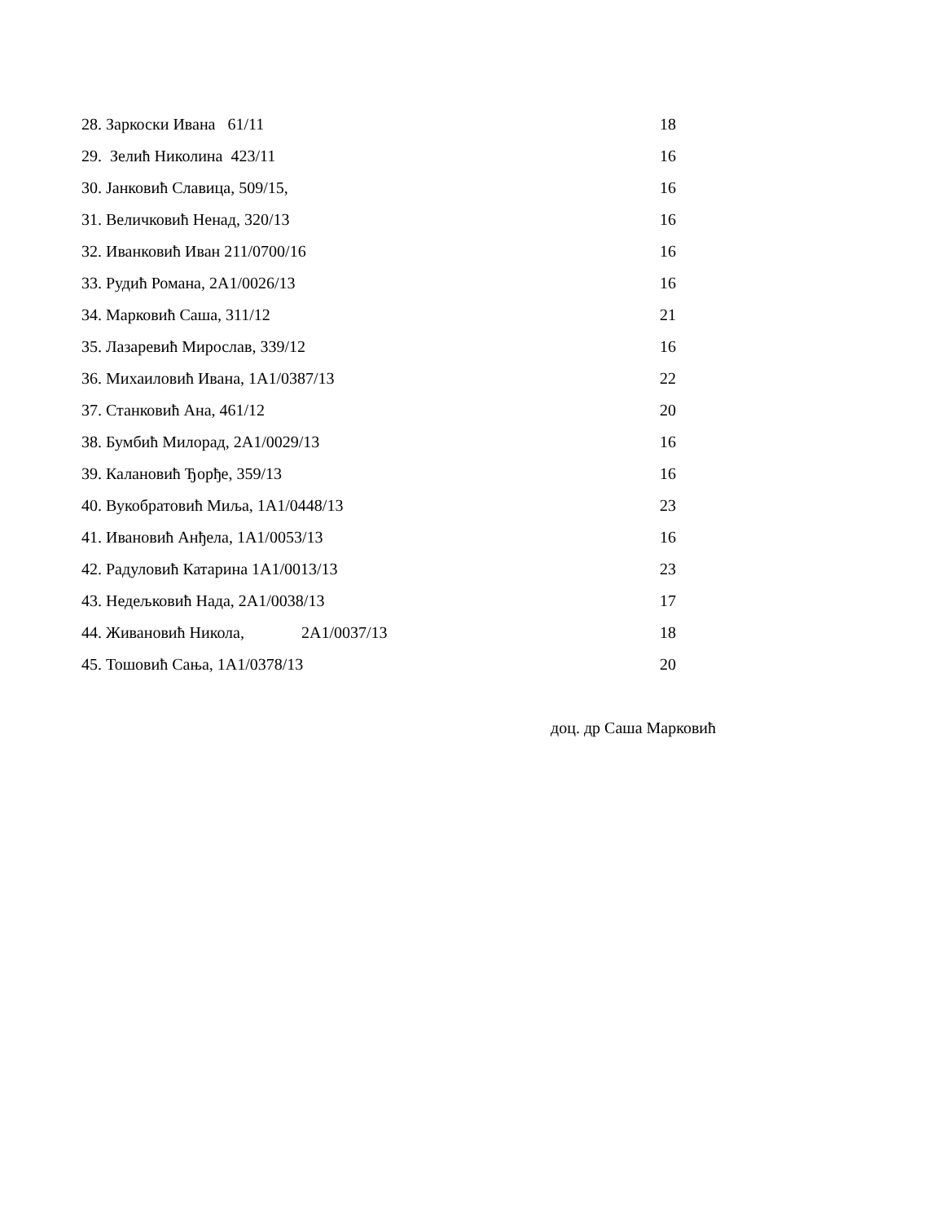| 28. Заркоски Ивана 61/11 | 18 |
| 29. Зелић Николина 423/11 | 16 |
| 30. Јанковић Славица, 509/15, | 16 |
| 31. Величковић Ненад, 320/13 | 16 |
| 32. Иванковић Иван 211/0700/16 | 16 |
| 33. Рудић Романа, 2А1/0026/13 | 16 |
| 34. Марковић Саша, 311/12 | 21 |
| 35. Лазаревић Мирослав, 339/12 | 16 |
| 36. Михаиловић Ивана, 1А1/0387/13 | 22 |
| 37. Станковић Ана, 461/12 | 20 |
| 38. Бумбић Милорад, 2А1/0029/13 | 16 |
| 39. Калановић Ђорђе, 359/13 | 16 |
| 40. Вукобратовић Миља, 1А1/0448/13 | 23 |
| 41. Ивановић Анђела, 1А1/0053/13 | 16 |
| 42. Радуловић Катарина 1А1/0013/13 | 23 |
| 43. Недељковић Нада, 2А1/0038/13 | 17 |
| 44. Живановић Никола, 2А1/0037/13 | 18 |
| 45. Тошовић Сања, 1А1/0378/13 | 20 |
доц. др Саша Марковић